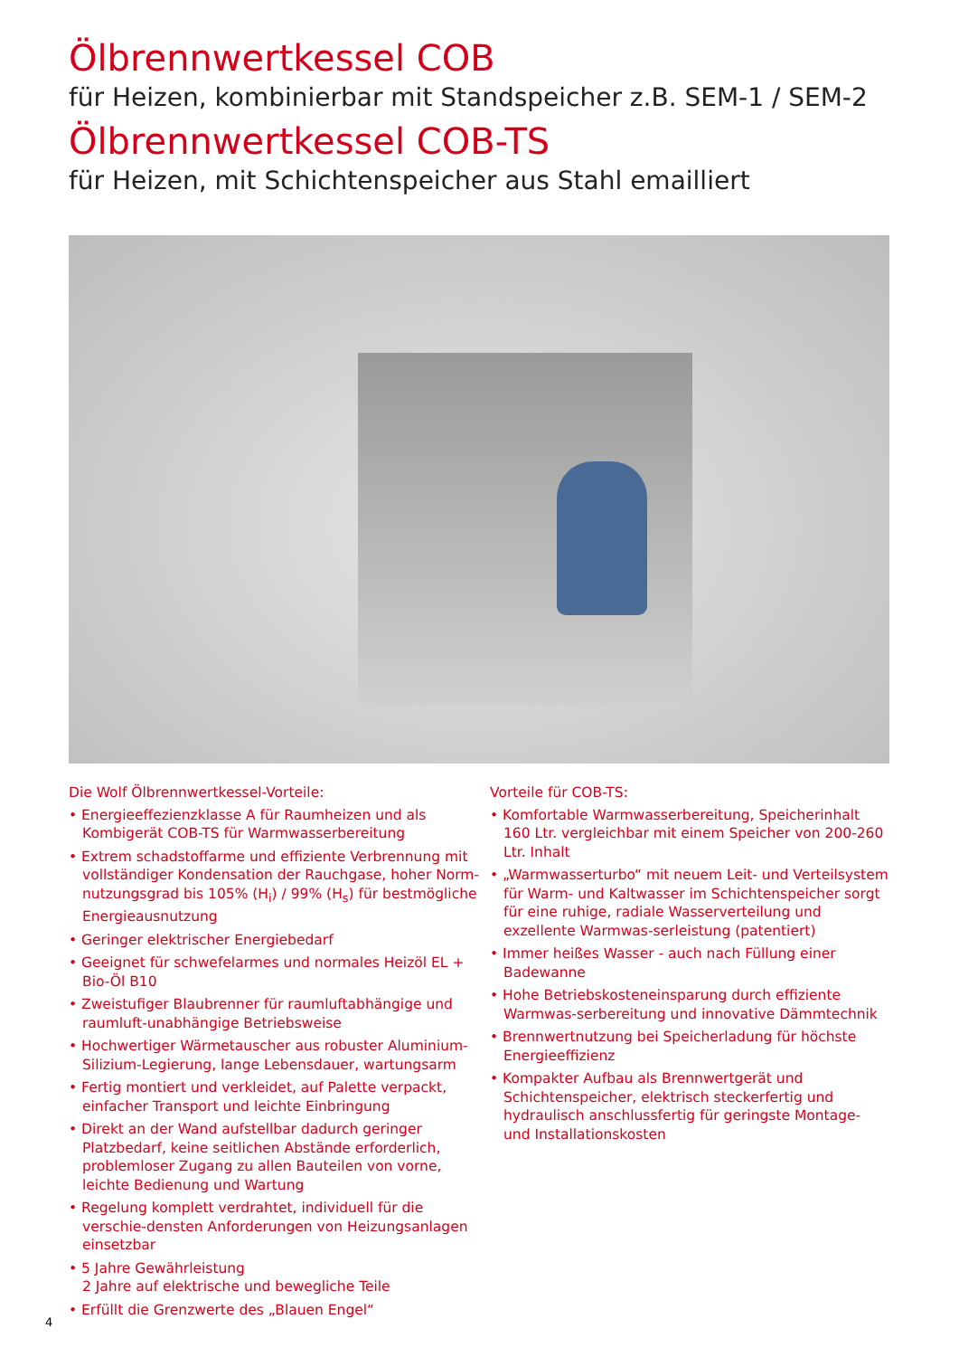Ölbrennwertkessel COB
für Heizen, kombinierbar mit Standspeicher z.B. SEM-1 / SEM-2
Ölbrennwertkessel COB-TS
für Heizen, mit Schichtenspeicher aus Stahl emailliert
Die Wolf Ölbrennwertkessel-Vorteile:
• Energieeffezienzklasse A für Raumheizen und als Kombigerät COB-TS für Warmwasserbereitung
• Extrem schadstoffarme und effiziente Verbrennung mit vollständiger Kondensation der Rauchgase, hoher Norm-nutzungsgrad bis 105% (H<sub>i</sub>) / 99% (H<sub>s</sub>) für bestmögliche Energieausnutzung
• Geringer elektrischer Energiebedarf
• Geeignet für schwefelarmes und normales Heizöl EL + Bio-Öl B10
• Zweistufiger Blaubrenner für raumluftabhängige und raumluft-unabhängige Betriebsweise
• Hochwertiger Wärmetauscher aus robuster Aluminium-Silizium-Legierung, lange Lebensdauer, wartungsarm
• Fertig montiert und verkleidet, auf Palette verpackt, einfacher Transport und leichte Einbringung
• Direkt an der Wand aufstellbar dadurch geringer Platzbedarf, keine seitlichen Abstände erforderlich, problemloser Zugang zu allen Bauteilen von vorne, leichte Bedienung und Wartung
• Regelung komplett verdrahtet, individuell für die verschie-densten Anforderungen von Heizungsanlagen einsetzbar
• 5 Jahre Gewährleistung
2 Jahre auf elektrische und bewegliche Teile
• Erfüllt die Grenzwerte des „Blauen Engel“
Vorteile für COB-TS:
• Komfortable Warmwasserbereitung, Speicherinhalt 160 Ltr. vergleichbar mit einem Speicher von 200-260 Ltr. Inhalt
• „Warmwasserturbo“ mit neuem Leit- und Verteilsystem für Warm- und Kaltwasser im Schichtenspeicher sorgt für eine ruhige, radiale Wasserverteilung und exzellente Warmwas-serleistung (patentiert)
• Immer heißes Wasser - auch nach Füllung einer Badewanne
• Hohe Betriebskosteneinsparung durch effiziente Warmwas-serbereitung und innovative Dämmtechnik
• Brennwertnutzung bei Speicherladung für höchste Energieeffizienz
• Kompakter Aufbau als Brennwertgerät und Schichtenspeicher, elektrisch steckerfertig und hydraulisch anschlussfertig für geringste Montage- und Installationskosten
4